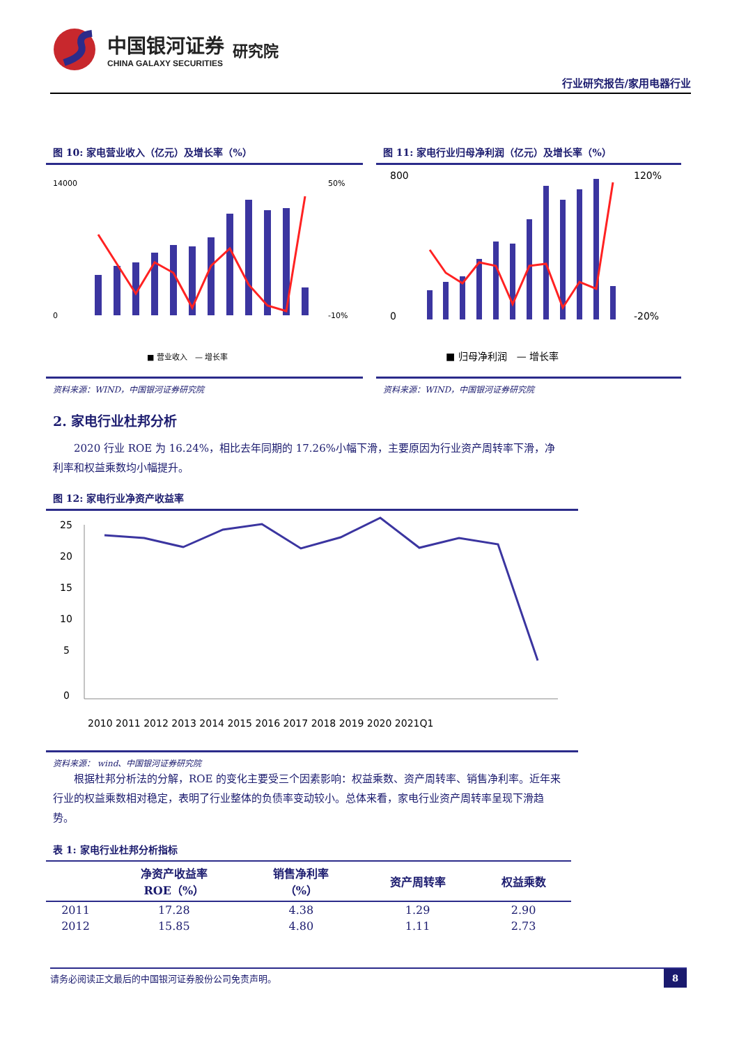中国银河证券
CHINA GALAXY SECURITIES
研究院
行业研究报告/家用电器行业
图 10: 家电营业收入（亿元）及增长率（%）
14000
0
50%
-10%
■ 营业收入　— 增长率
资料来源：WIND，中国银河证券研究院
图 11: 家电行业归母净利润（亿元）及增长率（%）
800
0
120%
-20%
■ 归母净利润　— 增长率
资料来源：WIND，中国银河证券研究院
2. 家电行业杜邦分析
2020 行业 ROE 为 16.24%，相比去年同期的 17.26%小幅下滑，主要原因为行业资产周转率下滑，净利率和权益乘数均小幅提升。
图 12: 家电行业净资产收益率
25
20
15
10
5
0
2010 2011 2012 2013 2014 2015 2016 2017 2018 2019 2020 2021Q1
资料来源： wind、中国银河证券研究院
根据杜邦分析法的分解，ROE 的变化主要受三个因素影响：权益乘数、资产周转率、销售净利率。近年来行业的权益乘数相对稳定，表明了行业整体的负债率变动较小。总体来看，家电行业资产周转率呈现下滑趋势。
表 1: 家电行业杜邦分析指标
| | 净资产收益率 ROE（%） | 销售净利率 （%） | 资产周转率 | 权益乘数 |
| --- | --- | --- | --- | --- |
| 2011 | 17.28 | 4.38 | 1.29 | 2.90 |
| 2012 | 15.85 | 4.80 | 1.11 | 2.73 |
请务必阅读正文最后的中国银河证券股份公司免责声明。 8